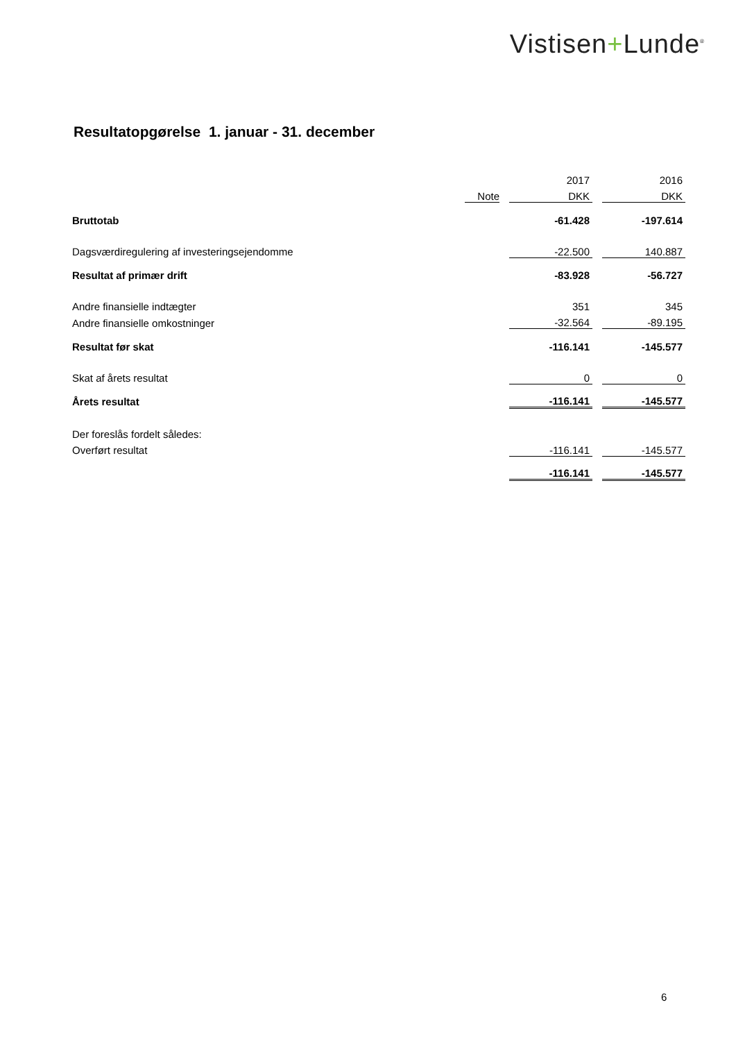Vistisen+Lunde<sup>®</sup>
Resultatopgørelse 1. januar - 31. december
| | | | 2017 | | 2016 |
| | Note | | DKK | | DKK |
| Bruttotab | | | -61.428 | | -197.614 |
| Dagsværdiregulering af investeringsejendomme | | | -22.500 | | 140.887 |
| Resultat af primær drift | | | -83.928 | | -56.727 |
| Andre finansielle indtægter | | | 351 | | 345 |
| Andre finansielle omkostninger | | | -32.564 | | -89.195 |
| Resultat før skat | | | -116.141 | | -145.577 |
| Skat af årets resultat | | | 0 | | 0 |
| Årets resultat | | | -116.141 | | -145.577 |
| Der foreslås fordelt således: | | | | | |
| Overført resultat | | | -116.141 | | -145.577 |
| | | | -116.141 | | -145.577 |
6